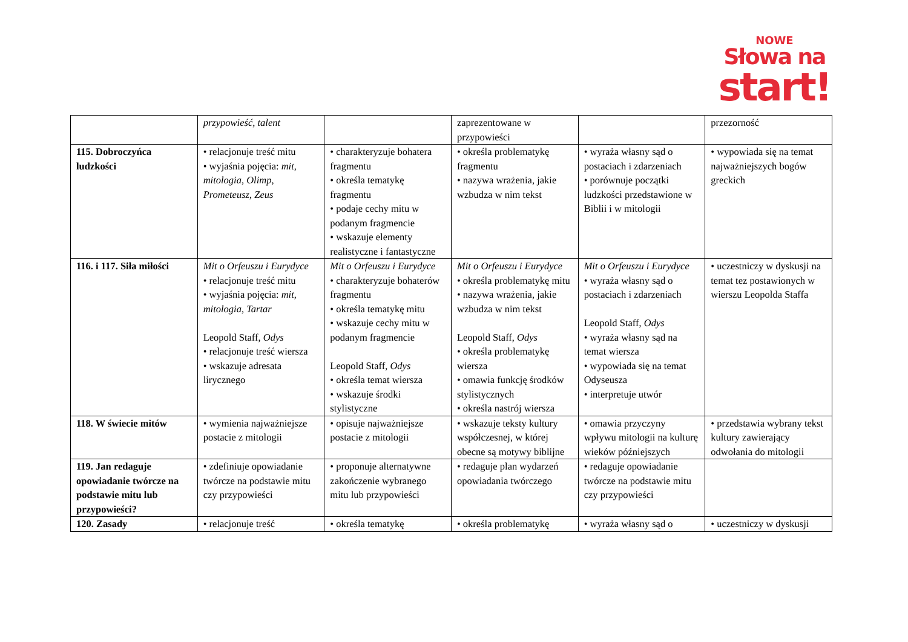NOWE
Słowa na
start!
| | przypowieść, talent | | zaprezentowane w przypowieści | | przezorność |
| 115. Dobroczyńca ludzkości | • relacjonuje treść mitu • wyjaśnia pojęcia: mit, mitologia, Olimp, Prometeusz, Zeus | • charakteryzuje bohatera fragmentu • określa tematykę fragmentu • podaje cechy mitu w podanym fragmencie • wskazuje elementy realistyczne i fantastyczne | • określa problematykę fragmentu • nazywa wrażenia, jakie wzbudza w nim tekst | • wyraża własny sąd o postaciach i zdarzeniach • porównuje początki ludzkości przedstawione w Biblii i w mitologii | • wypowiada się na temat najważniejszych bogów greckich |
| 116. i 117. Siła miłości | Mit o Orfeuszu i Eurydyce • relacjonuje treść mitu • wyjaśnia pojęcia: mit, mitologia, Tartar Leopold Staff, Odys • relacjonuje treść wiersza • wskazuje adresata lirycznego | Mit o Orfeuszu i Eurydyce • charakteryzuje bohaterów fragmentu • określa tematykę mitu • wskazuje cechy mitu w podanym fragmencie Leopold Staff, Odys • określa temat wiersza • wskazuje środki stylistyczne | Mit o Orfeuszu i Eurydyce • określa problematykę mitu • nazywa wrażenia, jakie wzbudza w nim tekst Leopold Staff, Odys • określa problematykę wiersza • omawia funkcję środków stylistycznych • określa nastrój wiersza | Mit o Orfeuszu i Eurydyce • wyraża własny sąd o postaciach i zdarzeniach Leopold Staff, Odys • wyraża własny sąd na temat wiersza • wypowiada się na temat Odyseusza • interpretuje utwór | • uczestniczy w dyskusji na temat tez postawionych w wierszu Leopolda Staffa |
| 118. W świecie mitów | • wymienia najważniejsze postacie z mitologii | • opisuje najważniejsze postacie z mitologii | • wskazuje teksty kultury współczesnej, w której obecne są motywy biblijne | • omawia przyczyny wpływu mitologii na kulturę wieków późniejszych | • przedstawia wybrany tekst kultury zawierający odwołania do mitologii |
| 119. Jan redaguje opowiadanie twórcze na podstawie mitu lub przypowieści? | • zdefiniuje opowiadanie twórcze na podstawie mitu czy przypowieści | • proponuje alternatywne zakończenie wybranego mitu lub przypowieści | • redaguje plan wydarzeń opowiadania twórczego | • redaguje opowiadanie twórcze na podstawie mitu czy przypowieści | |
| 120. Zasady | • relacjonuje treść | • określa tematykę | • określa problematykę | • wyraża własny sąd o | • uczestniczy w dyskusji |